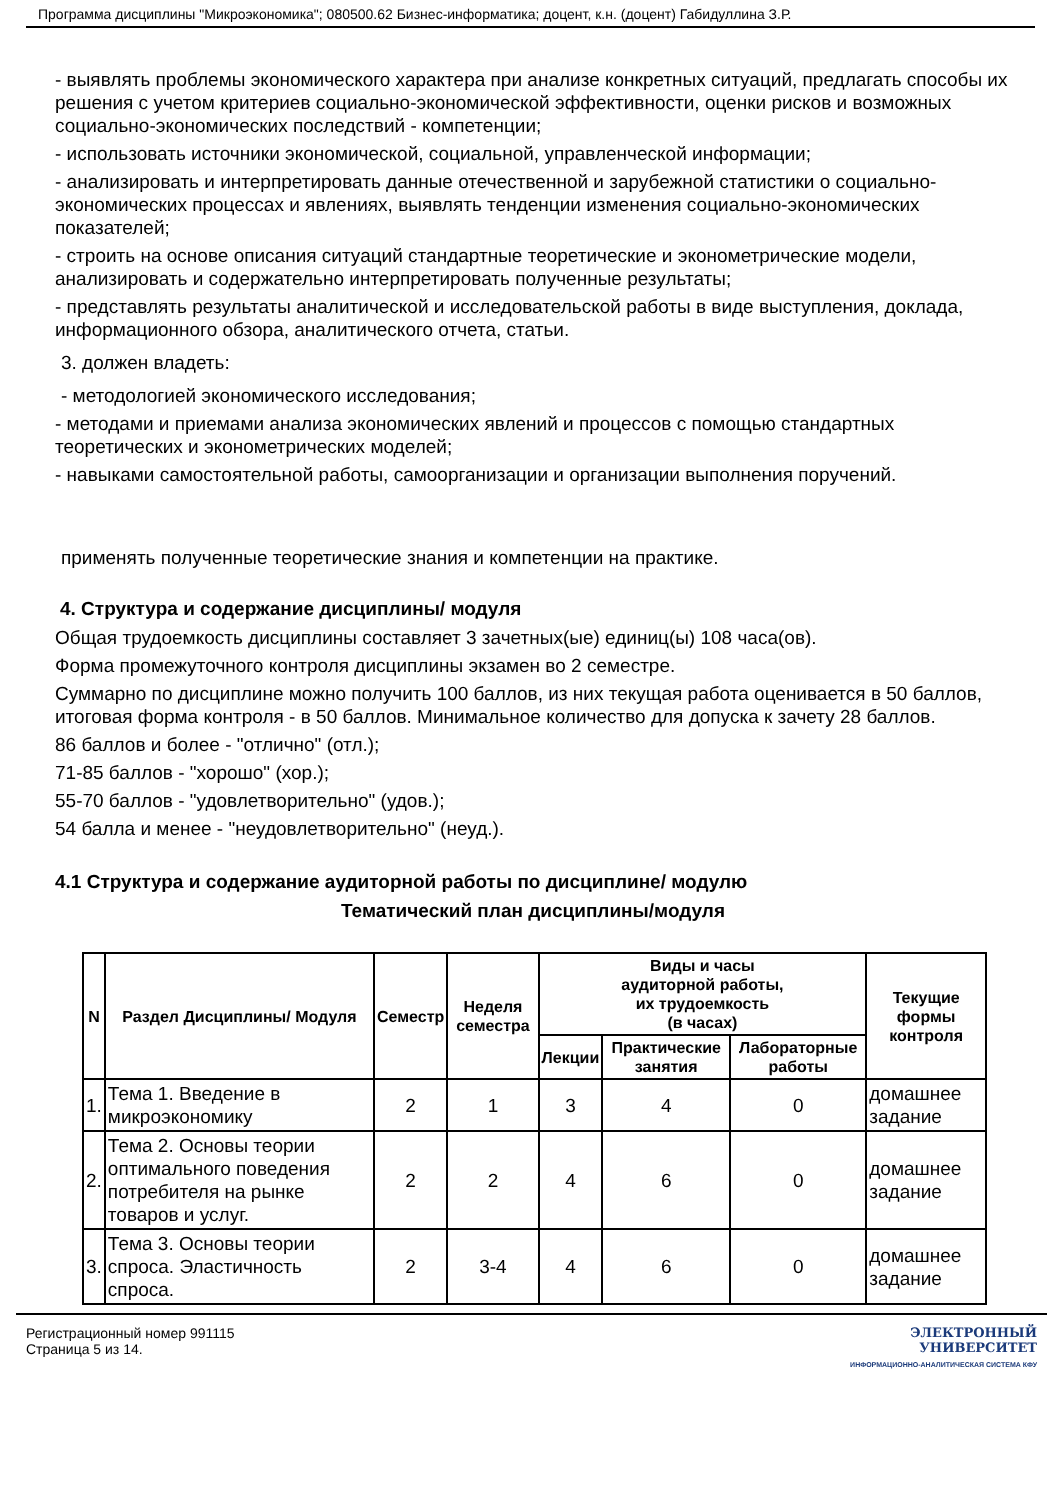Программа дисциплины "Микроэкономика"; 080500.62 Бизнес-информатика; доцент, к.н. (доцент) Габидуллина З.Р.
- выявлять проблемы экономического характера при анализе конкретных ситуаций, предлагать способы их решения с учетом критериев социально-экономической эффективности, оценки рисков и возможных социально-экономических последствий - компетенции;
- использовать источники экономической, социальной, управленческой информации;
- анализировать и интерпретировать данные отечественной и зарубежной статистики о социально-экономических процессах и явлениях, выявлять тенденции изменения социально-экономических показателей;
- строить на основе описания ситуаций стандартные теоретические и эконометрические модели, анализировать и содержательно интерпретировать полученные результаты;
- представлять результаты аналитической и исследовательской работы в виде выступления, доклада, информационного обзора, аналитического отчета, статьи.
3. должен владеть:
- методологией экономического исследования;
- методами и приемами анализа экономических явлений и процессов с помощью стандартных теоретических и эконометрических моделей;
- навыками самостоятельной работы, самоорганизации и организации выполнения поручений.
применять полученные теоретические знания и компетенции на практике.
4. Структура и содержание дисциплины/ модуля
Общая трудоемкость дисциплины составляет 3 зачетных(ые) единиц(ы) 108 часа(ов).
Форма промежуточного контроля дисциплины экзамен во 2 семестре.
Суммарно по дисциплине можно получить 100 баллов, из них текущая работа оценивается в 50 баллов, итоговая форма контроля - в 50 баллов. Минимальное количество для допуска к зачету 28 баллов.
86 баллов и более - "отлично" (отл.);
71-85 баллов - "хорошо" (хор.);
55-70 баллов - "удовлетворительно" (удов.);
54 балла и менее - "неудовлетворительно" (неуд.).
4.1 Структура и содержание аудиторной работы по дисциплине/ модулю
Тематический план дисциплины/модуля
| N | Раздел Дисциплины/ Модуля | Семестр | Неделя семестра | Виды и часы аудиторной работы, их трудоемкость (в часах) | | | Текущие формы контроля |
| --- | --- | --- | --- | --- | --- | --- | --- |
| | | | | Лекции | Практические занятия | Лабораторные работы | |
| 1. | Тема 1. Введение в микроэкономику | 2 | 1 | 3 | 4 | 0 | домашнее задание |
| 2. | Тема 2. Основы теории оптимального поведения потребителя на рынке товаров и услуг. | 2 | 2 | 4 | 6 | 0 | домашнее задание |
| 3. | Тема 3. Основы теории спроса. Эластичность спроса. | 2 | 3-4 | 4 | 6 | 0 | домашнее задание |
Регистрационный номер 991115
Страница 5 из 14.
ЭЛЕКТРОННЫЙ
УНИВЕРСИТЕТ
ИНФОРМАЦИОННО-АНАЛИТИЧЕСКАЯ СИСТЕМА КФУ